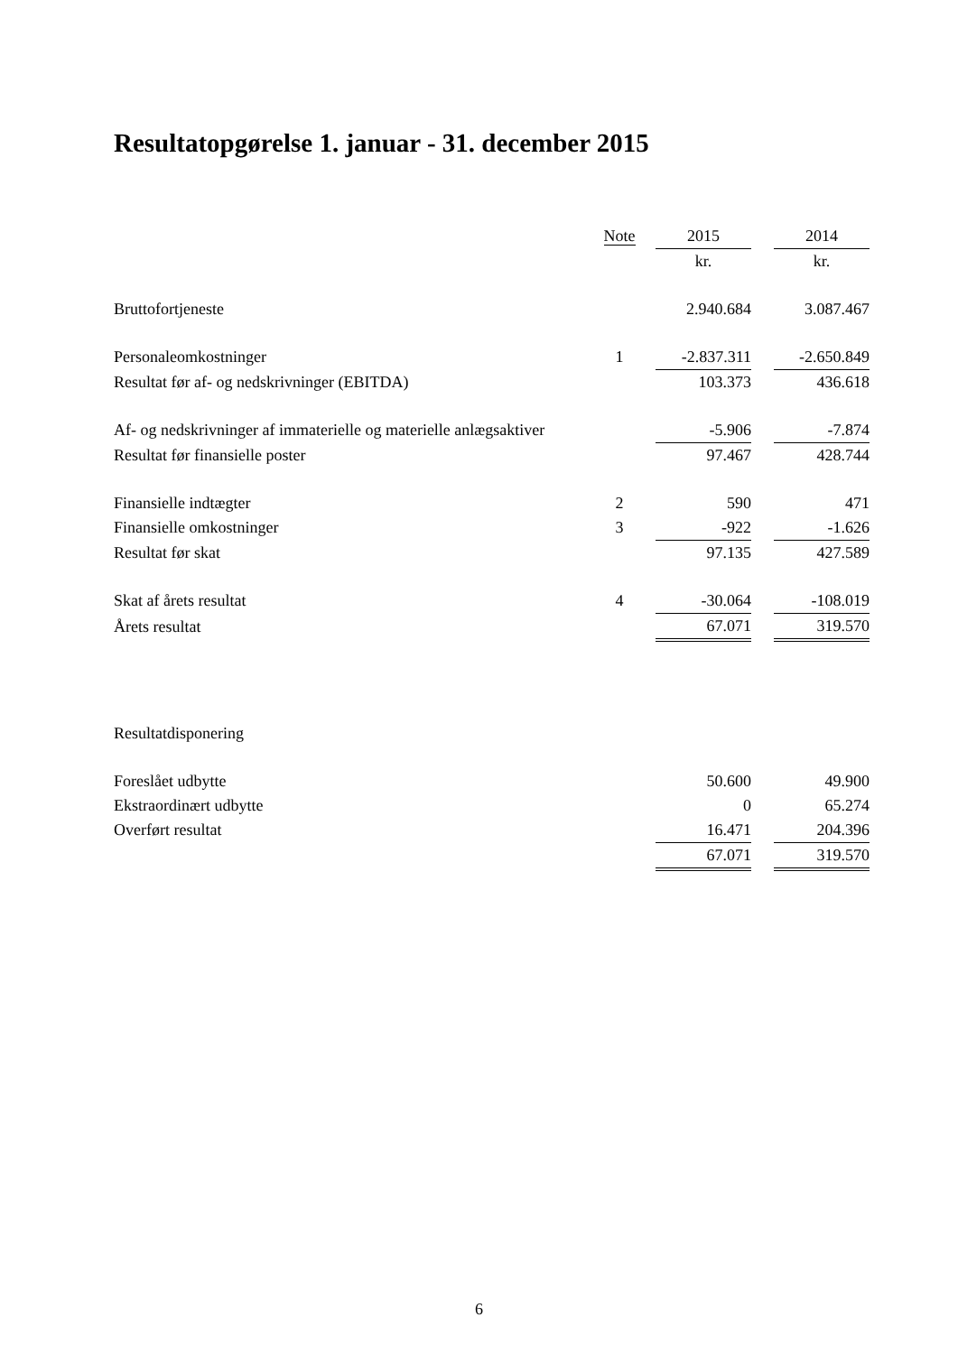Resultatopgørelse 1. januar - 31. december 2015
| | Note | | 2015 | | 2014 |
| --- | --- | --- | --- | --- | --- |
| | | | kr. | | kr. |
| Bruttofortjeneste | | | 2.940.684 | | 3.087.467 |
| Personaleomkostninger | 1 | | -2.837.311 | | -2.650.849 |
| Resultat før af- og nedskrivninger (EBITDA) | | | 103.373 | | 436.618 |
| Af- og nedskrivninger af immaterielle og materielle anlægsaktiver | | | -5.906 | | -7.874 |
| Resultat før finansielle poster | | | 97.467 | | 428.744 |
| Finansielle indtægter | 2 | | 590 | | 471 |
| Finansielle omkostninger | 3 | | -922 | | -1.626 |
| Resultat før skat | | | 97.135 | | 427.589 |
| Skat af årets resultat | 4 | | -30.064 | | -108.019 |
| Årets resultat | | | 67.071 | | 319.570 |
| Resultatdisponering | | | | | |
| Foreslået udbytte | | | 50.600 | | 49.900 |
| Ekstraordinært udbytte | | | 0 | | 65.274 |
| Overført resultat | | | 16.471 | | 204.396 |
| | | | 67.071 | | 319.570 |
6